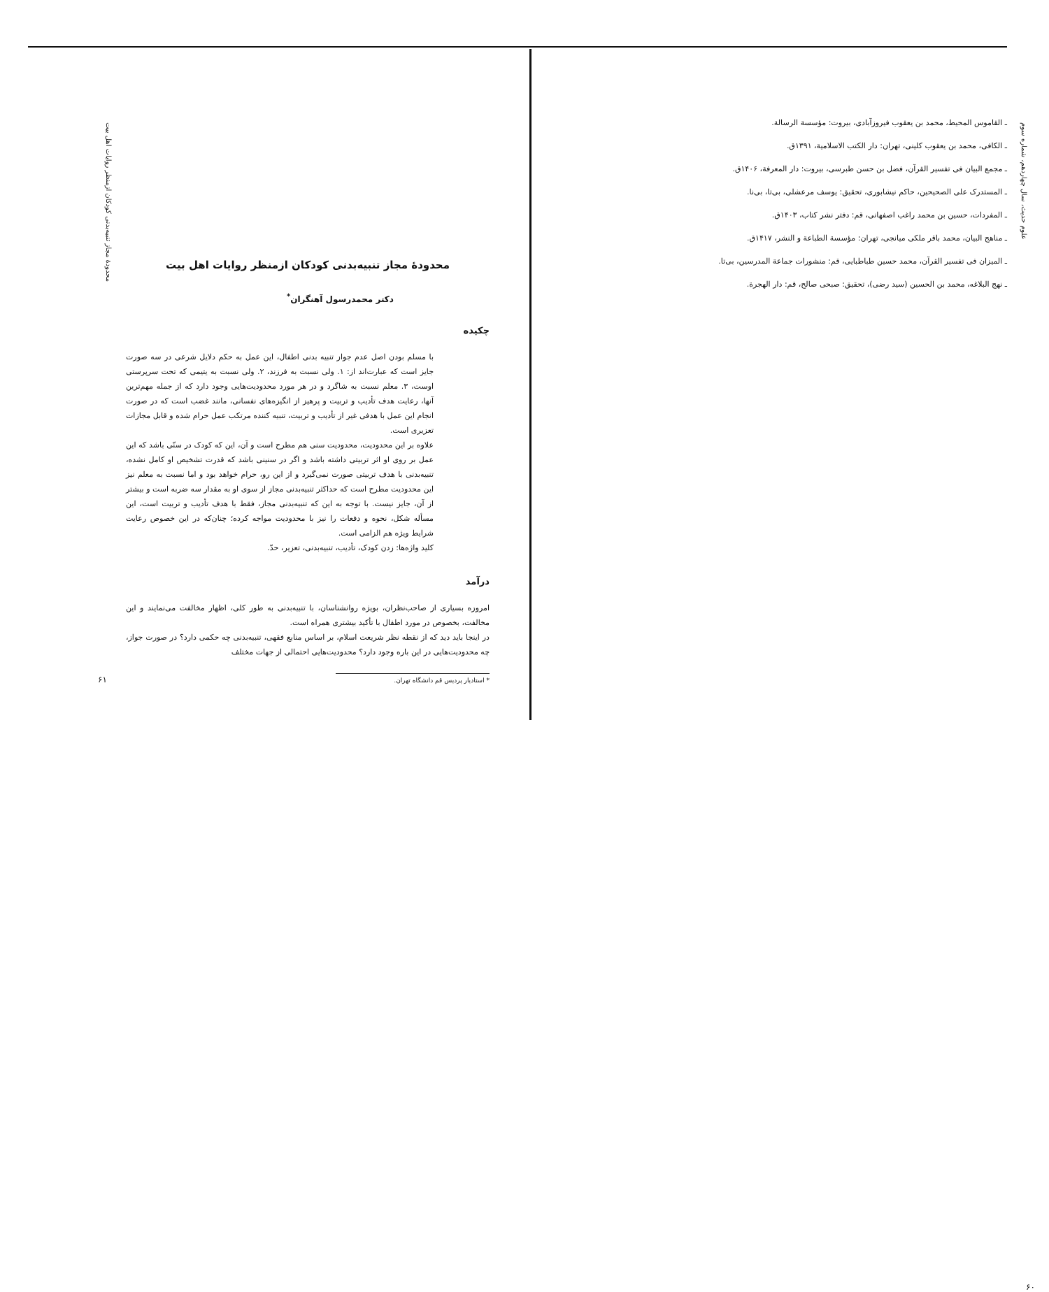علوم حدیث، سال چهاردهم، شماره سوم
ـ القاموس المحیط، محمد بن یعقوب فیروزآبادی، بیروت: مؤسسة الرسالة.
ـ الکافی، محمد بن یعقوب کلینی، تهران: دار الکتب الاسلامیة، ۱۳۹۱ق.
ـ مجمع البیان فی تفسیر القرآن، فضل بن حسن طبرسی، بیروت: دار المعرفة، ۱۴۰۶ق.
ـ المستدرک علی الصحیحین، حاکم نیشابوری، تحقیق: یوسف مرعشلی، بی‌تا، بی‌نا.
ـ المفردات، حسین بن محمد راغب اصفهانی، قم: دفتر نشر کتاب، ۱۴۰۳ق.
ـ مناهج البیان، محمد باقر ملکی میانجی، تهران: مؤسسة الطباعة و النشر، ۱۴۱۷ق.
ـ المیزان فی تفسیر القرآن، محمد حسین طباطبایی، قم: منشورات جماعة المدرسین، بی‌تا.
ـ نهج البلاغه، محمد بن الحسین (سید رضی)، تحقیق: صبحی صالح، قم: دار الهجرة.
۶۰
محدودهٔ مجاز تنبیه‌بدنی کودکان ازمنظر روایات اهل بیت
محدودهٔ مجاز تنبیه‌بدنی کودکان ازمنظر روایات اهل بیت
دکتر محمدرسول آهنگران<sup>*</sup>
چکیده
با مسلم بودن اصل عدم جواز تنبیه بدنی اطفال، این عمل به حکم دلایل شرعی در سه صورت جایز است که عبارت‌اند از: ۱. ولی نسبت به فرزند، ۲. ولی نسبت به یتیمی که تحت سرپرستی اوست، ۳. معلم نسبت به شاگرد و در هر مورد محدودیت‌هایی وجود دارد که از جمله مهم‌ترین آنها، رعایت هدف تأدیب و تربیت و پرهیز از انگیزه‌های نفسانی، مانند غضب است که در صورت انجام این عمل با هدفی غیر از تأدیب و تربیت، تنبیه کننده مرتکب عمل حرام شده و قابل مجازات تعزیری است.
علاوه بر این محدودیت، محدودیت سنی هم مطرح است و آن، این که کودک در سنّی باشد که این عمل بر روی او اثر تربیتی داشته باشد و اگر در سنینی باشد که قدرت تشخیص او کامل نشده، تنبیه‌بدنی با هدف تربیتی صورت نمی‌گیرد و از این رو، حرام خواهد بود و اما نسبت به معلم نیز این محدودیت مطرح است که حداکثر تنبیه‌بدنی مجاز از سوی او به مقدار سه ضربه است و بیشتر از آن، جایز نیست. با توجه به این که تنبیه‌بدنی مجاز، فقط با هدف تأدیب و تربیت است، این مسأله شکل، نحوه و دفعات را نیز با محدودیت مواجه کرده؛ چنان‌که در این خصوص رعایت شرایط ویژه هم الزامی است.
کلید واژه‌ها: زدن کودک، تأدیب، تنبیه‌بدنی، تعزیر، حدّ.
درآمد
امروزه بسیاری از صاحب‌نظران، بویژه روانشناسان، با تنبیه‌بدنی به طور کلی، اظهار مخالفت می‌نمایند و این مخالفت، بخصوص در مورد اطفال با تأکید بیشتری همراه است.
در اینجا باید دید که از نقطه نظر شریعت اسلام، بر اساس منابع فقهی، تنبیه‌بدنی چه حکمی دارد؟ در صورت جواز، چه محدودیت‌هایی در این باره وجود دارد؟ محدودیت‌هایی احتمالی از جهات مختلف
* استادیار پردیس قم دانشگاه تهران.
۶۱